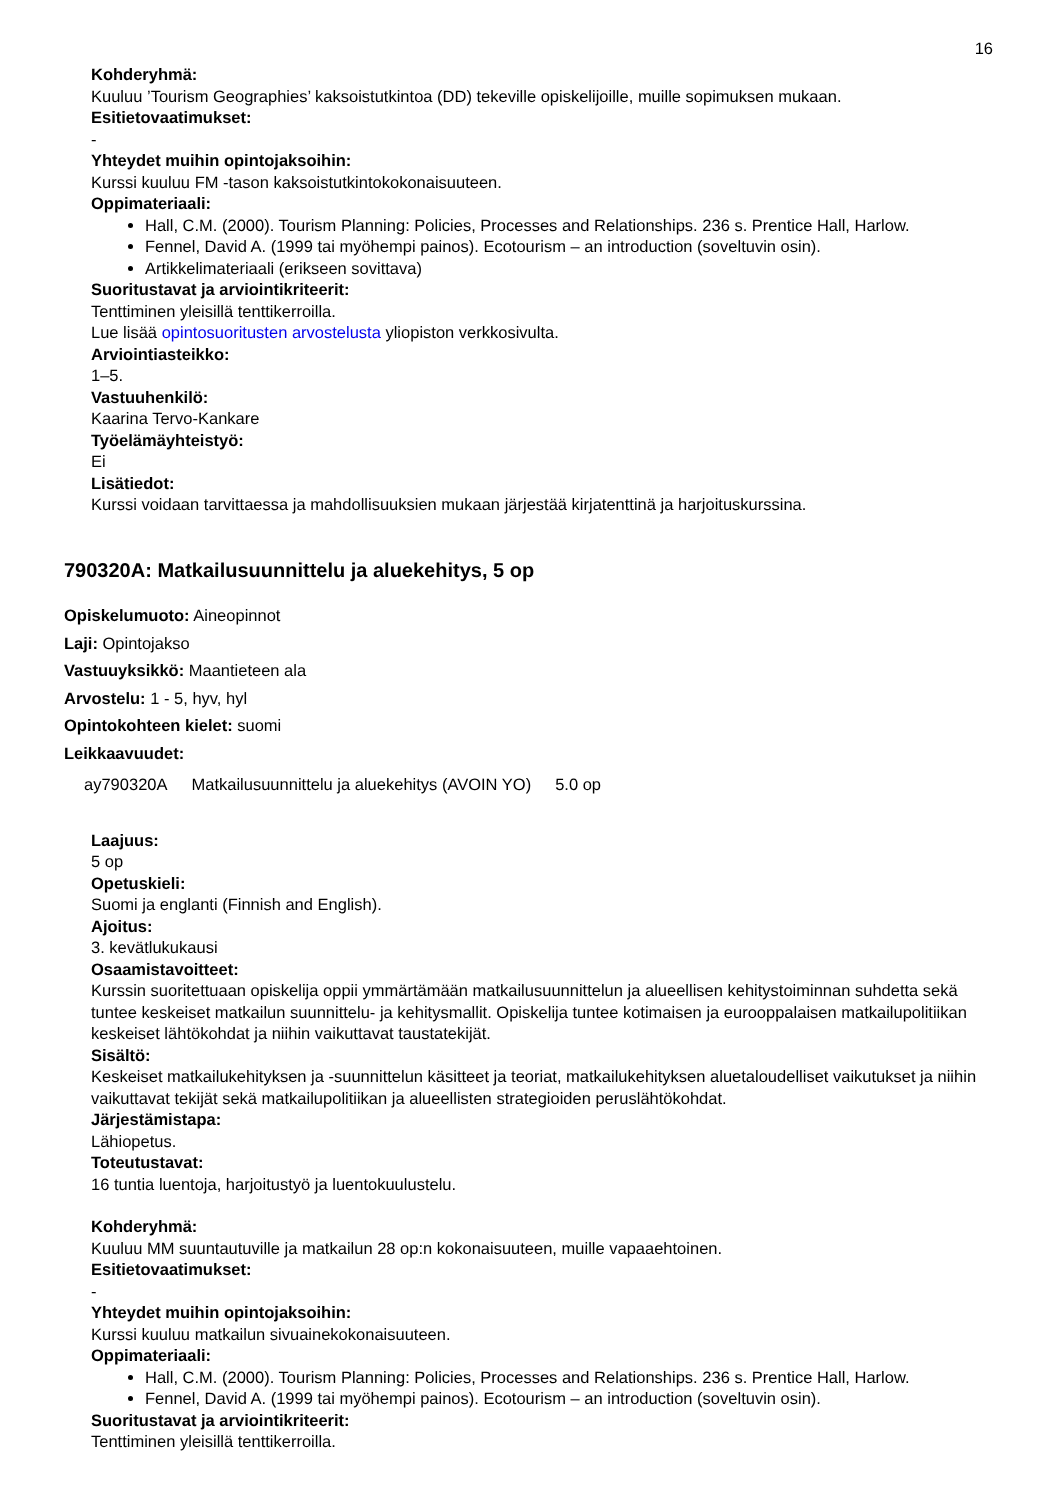16
Kohderyhmä:
Kuuluu ’Tourism Geographies’ kaksoistutkintoa (DD) tekeville opiskelijoille, muille sopimuksen mukaan.
Esitietovaatimukset:
-
Yhteydet muihin opintojaksoihin:
Kurssi kuuluu FM -tason kaksoistutkintokokonaisuuteen.
Oppimateriaali:
Hall, C.M. (2000). Tourism Planning: Policies, Processes and Relationships. 236 s. Prentice Hall, Harlow.
Fennel, David A. (1999 tai myöhempi painos). Ecotourism – an introduction (soveltuvin osin).
Artikkelimateriaali (erikseen sovittava)
Suoritustavat ja arviointikriteerit:
Tenttiminen yleisillä tenttikerroilla.
Lue lisää opintosuoritusten arvostelusta yliopiston verkkosivulta.
Arviointiasteikko:
1–5.
Vastuuhenkilö:
Kaarina Tervo-Kankare
Työelämäyhteistyö:
Ei
Lisätiedot:
Kurssi voidaan tarvittaessa ja mahdollisuuksien mukaan järjestää kirjatenttinä ja harjoituskurssina.
790320A: Matkailusuunnittelu ja aluekehitys, 5 op
Opiskelumuoto: Aineopinnot
Laji: Opintojakso
Vastuuyksikkö: Maantieteen ala
Arvostelu: 1 - 5, hyv, hyl
Opintokohteen kielet: suomi
Leikkaavuudet:
| ay790320A | Matkailusuunnittelu ja aluekehitys (AVOIN YO) | 5.0 op |
Laajuus:
5 op
Opetuskieli:
Suomi ja englanti (Finnish and English).
Ajoitus:
3. kevätlukukausi
Osaamistavoitteet:
Kurssin suoritettuaan opiskelija oppii ymmärtämään matkailusuunnittelun ja alueellisen kehitystoiminnan suhdetta sekä tuntee keskeiset matkailun suunnittelu- ja kehitysmallit. Opiskelija tuntee kotimaisen ja eurooppalaisen matkailupolitiikan keskeiset lähtökohdat ja niihin vaikuttavat taustatekijät.
Sisältö:
Keskeiset matkailukehityksen ja -suunnittelun käsitteet ja teoriat, matkailukehityksen aluetaloudelliset vaikutukset ja niihin vaikuttavat tekijät sekä matkailupolitiikan ja alueellisten strategioiden peruslähtökohdat.
Järjestämistapa:
Lähiopetus.
Toteutustavat:
16 tuntia luentoja, harjoitustyö ja luentokuulustelu.
Kohderyhmä:
Kuuluu MM suuntautuville ja matkailun 28 op:n kokonaisuuteen, muille vapaaehtoinen.
Esitietovaatimukset:
-
Yhteydet muihin opintojaksoihin:
Kurssi kuuluu matkailun sivuainekokonaisuuteen.
Oppimateriaali:
Hall, C.M. (2000). Tourism Planning: Policies, Processes and Relationships. 236 s. Prentice Hall, Harlow.
Fennel, David A. (1999 tai myöhempi painos). Ecotourism – an introduction (soveltuvin osin).
Suoritustavat ja arviointikriteerit:
Tenttiminen yleisillä tenttikerroilla.